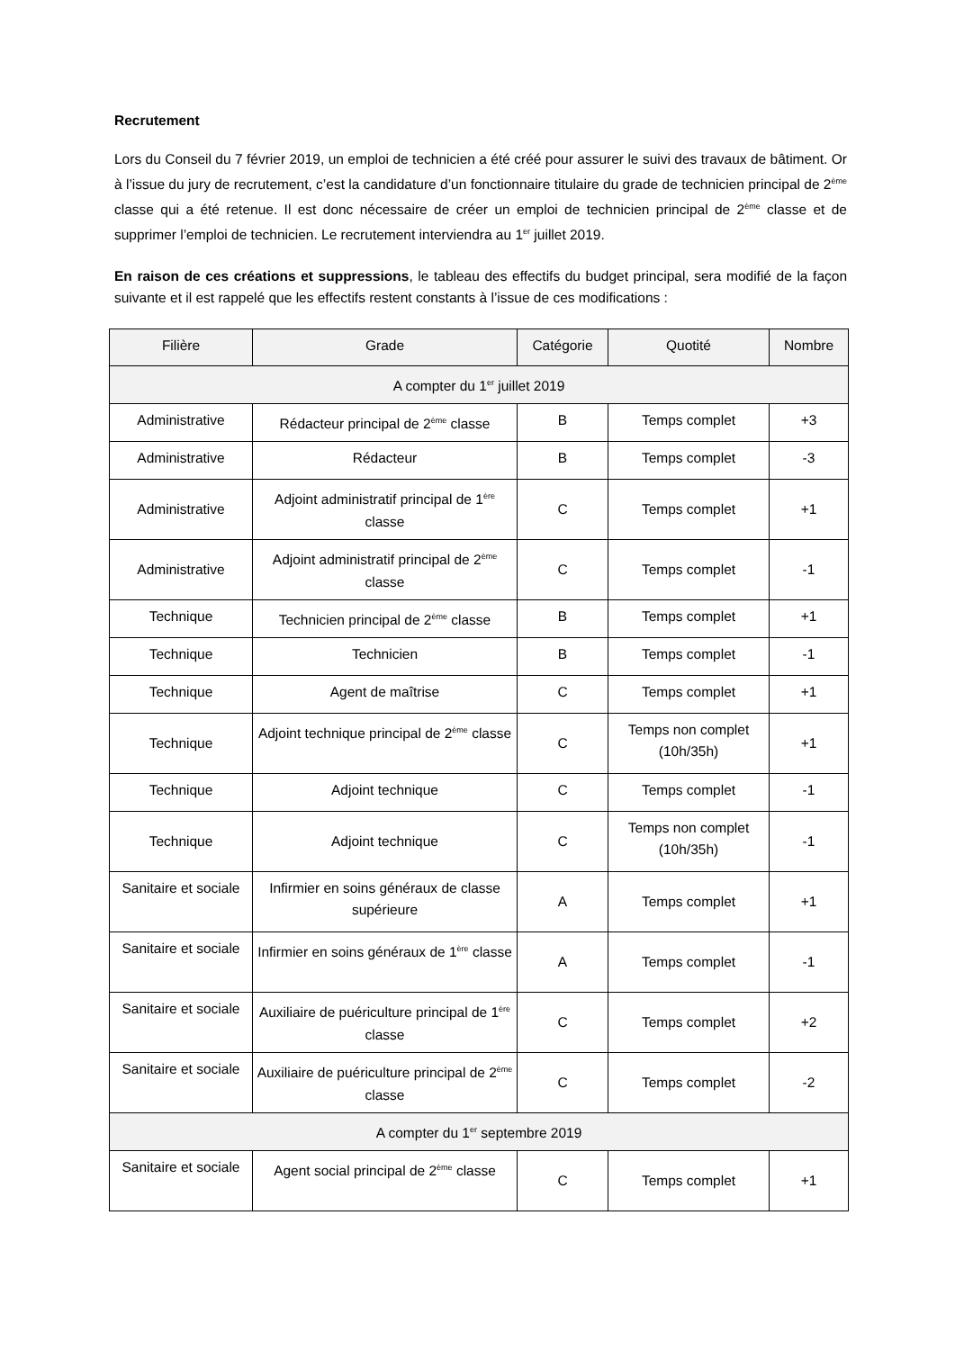Recrutement
Lors du Conseil du 7 février 2019, un emploi de technicien a été créé pour assurer le suivi des travaux de bâtiment. Or à l’issue du jury de recrutement, c’est la candidature d’un fonctionnaire titulaire du grade de technicien principal de 2<sup>ème</sup> classe qui a été retenue. Il est donc nécessaire de créer un emploi de technicien principal de 2<sup>ème</sup> classe et de supprimer l’emploi de technicien. Le recrutement interviendra au 1<sup>er</sup> juillet 2019.
En raison de ces créations et suppressions, le tableau des effectifs du budget principal, sera modifié de la façon suivante et il est rappelé que les effectifs restent constants à l’issue de ces modifications :
| Filière | Grade | Catégorie | Quotité | Nombre |
| --- | --- | --- | --- | --- |
| A compter du 1<sup>er</sup> juillet 2019 | | | | |
| Administrative | Rédacteur principal de 2<sup>ème</sup> classe | B | Temps complet | +3 |
| Administrative | Rédacteur | B | Temps complet | -3 |
| Administrative | Adjoint administratif principal de 1<sup>ère</sup> classe | C | Temps complet | +1 |
| Administrative | Adjoint administratif principal de 2<sup>ème</sup> classe | C | Temps complet | -1 |
| Technique | Technicien principal de 2<sup>ème</sup> classe | B | Temps complet | +1 |
| Technique | Technicien | B | Temps complet | -1 |
| Technique | Agent de maîtrise | C | Temps complet | +1 |
| Technique | Adjoint technique principal de 2<sup>ème</sup> classe | C | Temps non complet (10h/35h) | +1 |
| Technique | Adjoint technique | C | Temps complet | -1 |
| Technique | Adjoint technique | C | Temps non complet (10h/35h) | -1 |
| Sanitaire et sociale | Infirmier en soins généraux de classe supérieure | A | Temps complet | +1 |
| Sanitaire et sociale | Infirmier en soins généraux de 1<sup>ère</sup> classe | A | Temps complet | -1 |
| Sanitaire et sociale | Auxiliaire de puériculture principal de 1<sup>ère</sup> classe | C | Temps complet | +2 |
| Sanitaire et sociale | Auxiliaire de puériculture principal de 2<sup>ème</sup> classe | C | Temps complet | -2 |
| A compter du 1<sup>er</sup> septembre 2019 | | | | |
| Sanitaire et sociale | Agent social principal de 2<sup>ème</sup> classe | C | Temps complet | +1 |